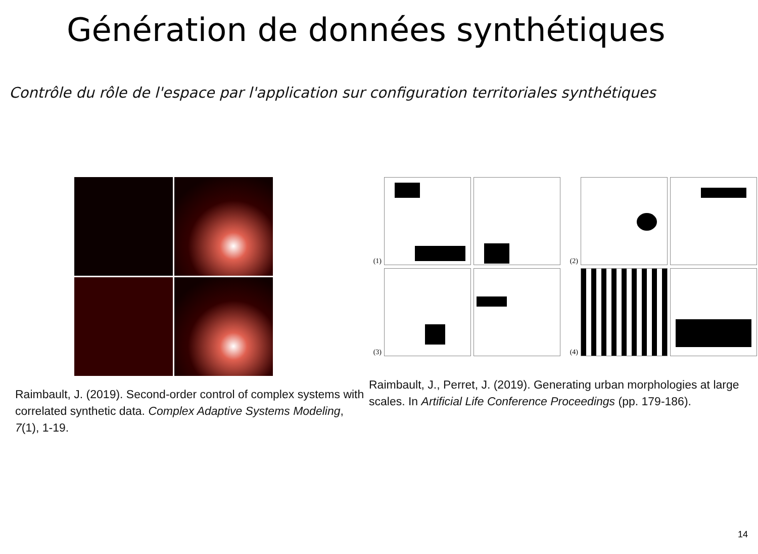Génération de données synthétiques
Contrôle du rôle de l'espace par l'application sur configuration territoriales synthétiques
Raimbault, J. (2019). Second-order control of complex systems with correlated synthetic data. Complex Adaptive Systems Modeling, 7(1), 1-19.
(1)
(2)
(3)
(4)
Raimbault, J., Perret, J. (2019). Generating urban morphologies at large scales. In Artificial Life Conference Proceedings (pp. 179-186).
14